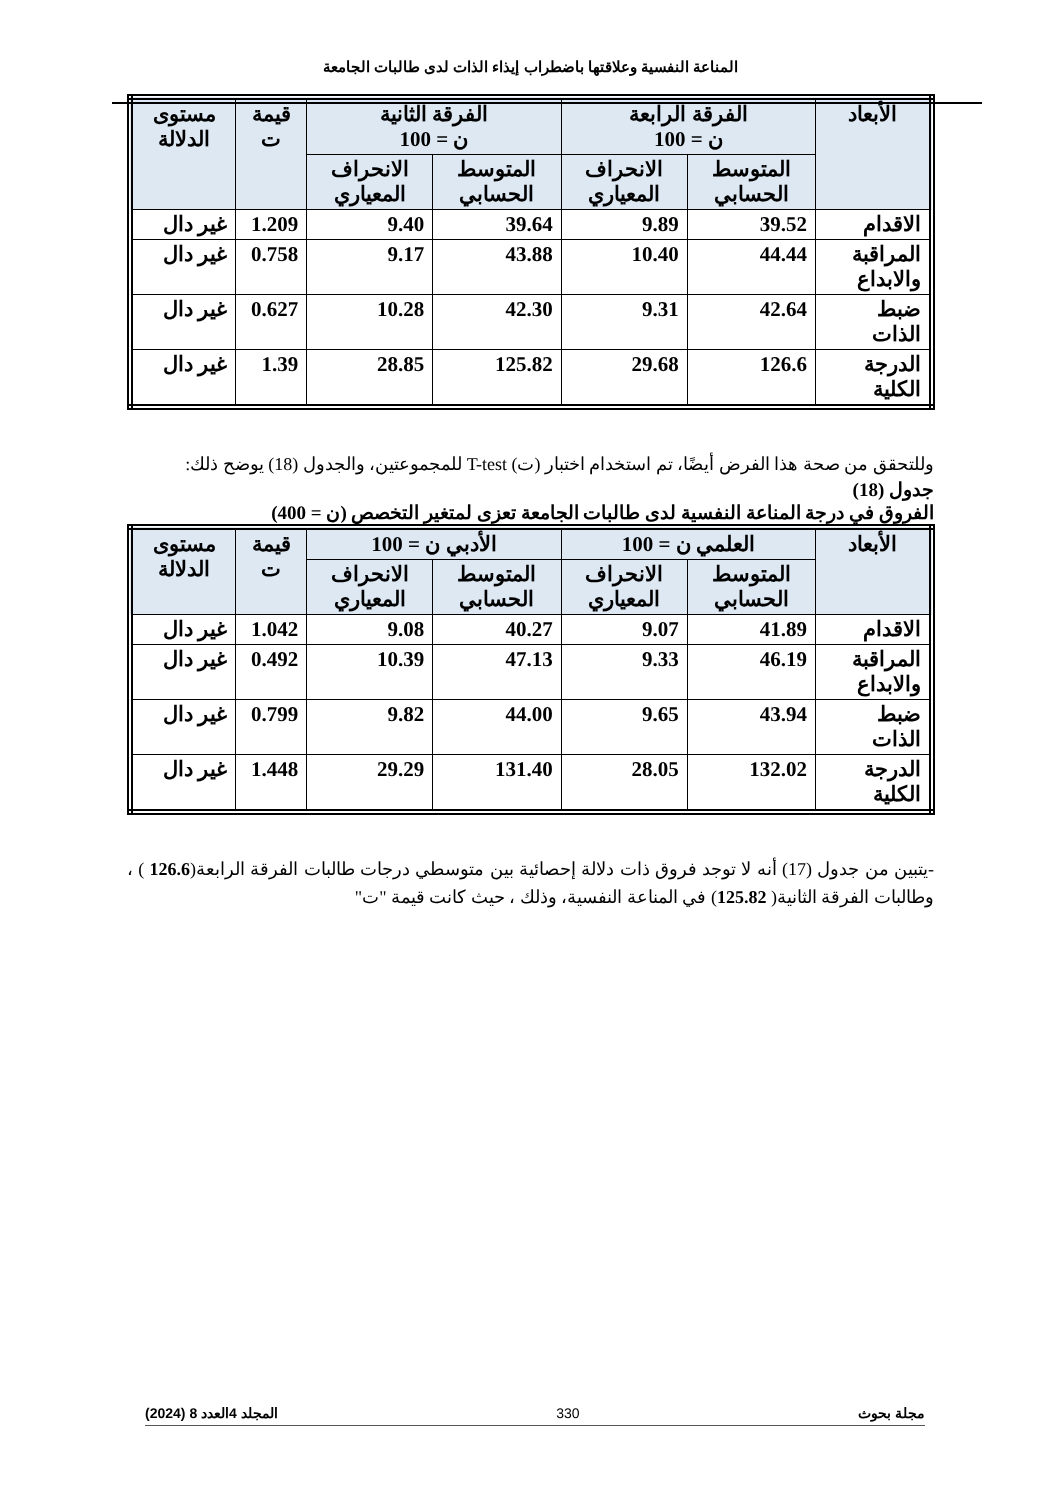المناعة النفسية وعلاقتها باضطراب إيذاء الذات لدى طالبات الجامعة
| الأبعاد | الفرقة الرابعة ن = 100 | | الفرقة الثانية ن = 100 | | قيمة ت | مستوى الدلالة |
| --- | --- | --- | --- | --- | --- | --- |
| | المتوسط الحسابي | الانحراف المعياري | المتوسط الحسابي | الانحراف المعياري | | |
| الاقدام | 39.52 | 9.89 | 39.64 | 9.40 | 1.209 | غير دال |
| المراقبة والابداع | 44.44 | 10.40 | 43.88 | 9.17 | 0.758 | غير دال |
| ضبط الذات | 42.64 | 9.31 | 42.30 | 10.28 | 0.627 | غير دال |
| الدرجة الكلية | 126.6 | 29.68 | 125.82 | 28.85 | 1.39 | غير دال |
وللتحقق من صحة هذا الفرض أيضًا، تم استخدام اختبار (ت) T-test للمجموعتين، والجدول (18) يوضح ذلك:
جدول (18)
الفروق في درجة المناعة النفسية لدى طالبات الجامعة تعزى لمتغير التخصص (ن = 400)
| الأبعاد | العلمي ن = 100 | | الأدبي ن = 100 | | قيمة ت | مستوى الدلالة |
| --- | --- | --- | --- | --- | --- | --- |
| | المتوسط الحسابي | الانحراف المعياري | المتوسط الحسابي | الانحراف المعياري | | |
| الاقدام | 41.89 | 9.07 | 40.27 | 9.08 | 1.042 | غير دال |
| المراقبة والابداع | 46.19 | 9.33 | 47.13 | 10.39 | 0.492 | غير دال |
| ضبط الذات | 43.94 | 9.65 | 44.00 | 9.82 | 0.799 | غير دال |
| الدرجة الكلية | 132.02 | 28.05 | 131.40 | 29.29 | 1.448 | غير دال |
-يتبين من جدول (17) أنه لا توجد فروق ذات دلالة إحصائية بين متوسطي درجات طالبات الفرقة الرابعة(126.6 ) ، وطالبات الفرقة الثانية( 125.82) في المناعة النفسية، وذلك ، حيث كانت قيمة "ت"
مجلة بحوث 330 المجلد 4العدد 8 (2024)